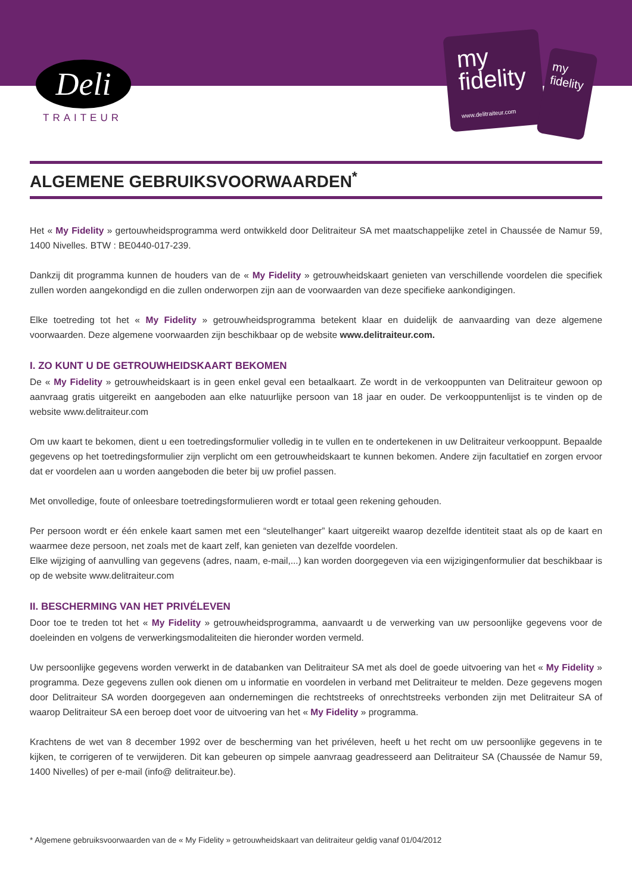Deli
TRAITEUR
my
fidelity
www.delitraiteur.com
my
fidelity
ALGEMENE GEBRUIKSVOORWAARDEN<sup>*</sup>
Het « My Fidelity » gertouwheidsprogramma werd ontwikkeld door Delitraiteur SA met maatschappelijke zetel in Chaussée de Namur 59, 1400 Nivelles. BTW : BE0440-017-239.
Dankzij dit programma kunnen de houders van de « My Fidelity » getrouwheidskaart genieten van verschillende voordelen die specifiek zullen worden aangekondigd en die zullen onderworpen zijn aan de voorwaarden van deze specifieke aankondigingen.
Elke toetreding tot het « My Fidelity » getrouwheidsprogramma betekent klaar en duidelijk de aanvaarding van deze algemene voorwaarden. Deze algemene voorwaarden zijn beschikbaar op de website www.delitraiteur.com.
I. ZO KUNT U DE GETROUWHEIDSKAART BEKOMEN
De « My Fidelity » getrouwheidskaart is in geen enkel geval een betaalkaart. Ze wordt in de verkooppunten van Delitraiteur gewoon op aanvraag gratis uitgereikt en aangeboden aan elke natuurlijke persoon van 18 jaar en ouder. De verkooppuntenlijst is te vinden op de website www.delitraiteur.com
Om uw kaart te bekomen, dient u een toetredingsformulier volledig in te vullen en te ondertekenen in uw Delitraiteur verkooppunt. Bepaalde gegevens op het toetredingsformulier zijn verplicht om een getrouwheidskaart te kunnen bekomen. Andere zijn facultatief en zorgen ervoor dat er voordelen aan u worden aangeboden die beter bij uw profiel passen.
Met onvolledige, foute of onleesbare toetredingsformulieren wordt er totaal geen rekening gehouden.
Per persoon wordt er één enkele kaart samen met een “sleutelhanger” kaart uitgereikt waarop dezelfde identiteit staat als op de kaart en waarmee deze persoon, net zoals met de kaart zelf, kan genieten van dezelfde voordelen.
Elke wijziging of aanvulling van gegevens (adres, naam, e-mail,...) kan worden doorgegeven via een wijzigingenformulier dat beschikbaar is op de website www.delitraiteur.com
II. BESCHERMING VAN HET PRIVÉLEVEN
Door toe te treden tot het « My Fidelity » getrouwheidsprogramma, aanvaardt u de verwerking van uw persoonlijke gegevens voor de doeleinden en volgens de verwerkingsmodaliteiten die hieronder worden vermeld.
Uw persoonlijke gegevens worden verwerkt in de databanken van Delitraiteur SA met als doel de goede uitvoering van het « My Fidelity » programma. Deze gegevens zullen ook dienen om u informatie en voordelen in verband met Delitraiteur te melden. Deze gegevens mogen door Delitraiteur SA worden doorgegeven aan ondernemingen die rechtstreeks of onrechtstreeks verbonden zijn met Delitraiteur SA of waarop Delitraiteur SA een beroep doet voor de uitvoering van het « My Fidelity » programma.
Krachtens de wet van 8 december 1992 over de bescherming van het privéleven, heeft u het recht om uw persoonlijke gegevens in te kijken, te corrigeren of te verwijderen. Dit kan gebeuren op simpele aanvraag geadresseerd aan Delitraiteur SA (Chaussée de Namur 59, 1400 Nivelles) of per e-mail (info@ delitraiteur.be).
* Algemene gebruiksvoorwaarden van de « My Fidelity » getrouwheidskaart van delitraiteur geldig vanaf 01/04/2012